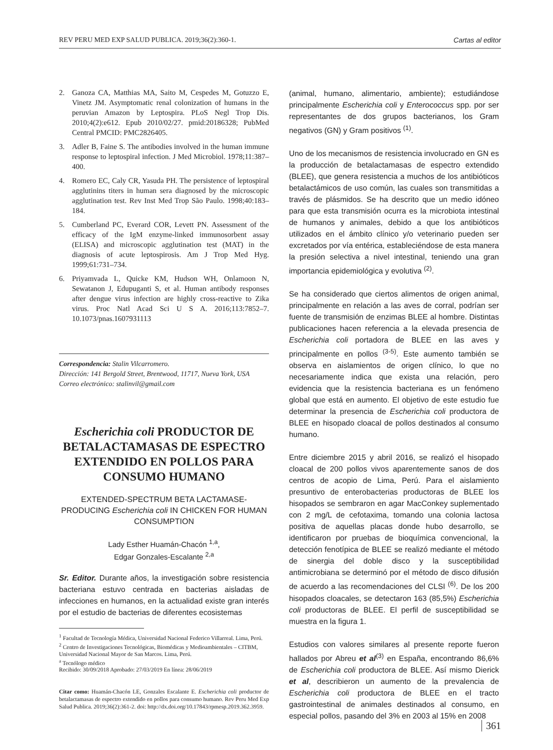REV PERU MED EXP SALUD PUBLICA. 2019;36(2):360-1. Cartas al editor
2. Ganoza CA, Matthias MA, Saito M, Cespedes M, Gotuzzo E, Vinetz JM. Asymptomatic renal colonization of humans in the peruvian Amazon by Leptospira. PLoS Negl Trop Dis. 2010;4(2):e612. Epub 2010/02/27. pmid:20186328; PubMed Central PMCID: PMC2826405.
3. Adler B, Faine S. The antibodies involved in the human immune response to leptospiral infection. J Med Microbiol. 1978;11:387–400.
4. Romero EC, Caly CR, Yasuda PH. The persistence of leptospiral agglutinins titers in human sera diagnosed by the microscopic agglutination test. Rev Inst Med Trop São Paulo. 1998;40:183–184.
5. Cumberland PC, Everard COR, Levett PN. Assessment of the efficacy of the IgM enzyme-linked immunosorbent assay (ELISA) and microscopic agglutination test (MAT) in the diagnosis of acute leptospirosis. Am J Trop Med Hyg. 1999;61:731–734.
6. Priyamvada L, Quicke KM, Hudson WH, Onlamoon N, Sewatanon J, Edupuganti S, et al. Human antibody responses after dengue virus infection are highly cross-reactive to Zika virus. Proc Natl Acad Sci U S A. 2016;113:7852–7. 10.1073/pnas.1607931113
Correspondencia: Stalin Vilcarromero.
Dirección: 141 Bergold Street, Brentwood, 11717, Nueva York, USA
Correo electrónico: stalinvil@gmail.com
Escherichia coli PRODUCTOR DE BETALACTAMASAS DE ESPECTRO EXTENDIDO EN POLLOS PARA CONSUMO HUMANO
EXTENDED-SPECTRUM BETA LACTAMASE-PRODUCING Escherichia coli IN CHICKEN FOR HUMAN CONSUMPTION
Lady Esther Huamán-Chacón <sup>1,a</sup>,
Edgar Gonzales-Escalante <sup>2,a</sup>
Sr. Editor. Durante años, la investigación sobre resistencia bacteriana estuvo centrada en bacterias aisladas de infecciones en humanos, en la actualidad existe gran interés por el estudio de bacterias de diferentes ecosistemas
<sup>1</sup> Facultad de Tecnología Médica, Universidad Nacional Federico Villarreal. Lima, Perú.
<sup>2</sup> Centro de Investigaciones Tecnológicas, Biomédicas y Medioambientales – CITBM, Universidad Nacional Mayor de San Marcos. Lima, Perú.
<sup>a</sup> Tecnólogo médico
Recibido: 30/09/2018 Aprobado: 27/03/2019 En línea: 28/06/2019
Citar como: Huamán-Chacón LE, Gonzales Escalante E. Escherichia coli productor de betalactamasas de espectro extendido en pollos para consumo humano. Rev Peru Med Exp Salud Publica. 2019;36(2):361-2. doi: http://dx.doi.org/10.17843/rpmesp.2019.362.3959.
(animal, humano, alimentario, ambiente); estudiándose principalmente Escherichia coli y Enterococcus spp. por ser representantes de dos grupos bacterianos, los Gram negativos (GN) y Gram positivos <sup>(1)</sup>.
Uno de los mecanismos de resistencia involucrado en GN es la producción de betalactamasas de espectro extendido (BLEE), que genera resistencia a muchos de los antibióticos betalactámicos de uso común, las cuales son transmitidas a través de plásmidos. Se ha descrito que un medio idóneo para que esta transmisión ocurra es la microbiota intestinal de humanos y animales, debido a que los antibióticos utilizados en el ámbito clínico y/o veterinario pueden ser excretados por vía entérica, estableciéndose de esta manera la presión selectiva a nivel intestinal, teniendo una gran importancia epidemiológica y evolutiva <sup>(2)</sup>.
Se ha considerado que ciertos alimentos de origen animal, principalmente en relación a las aves de corral, podrían ser fuente de transmisión de enzimas BLEE al hombre. Distintas publicaciones hacen referencia a la elevada presencia de Escherichia coli portadora de BLEE en las aves y principalmente en pollos <sup>(3-5)</sup>. Este aumento también se observa en aislamientos de origen clínico, lo que no necesariamente indica que exista una relación, pero evidencia que la resistencia bacteriana es un fenómeno global que está en aumento. El objetivo de este estudio fue determinar la presencia de Escherichia coli productora de BLEE en hisopado cloacal de pollos destinados al consumo humano.
Entre diciembre 2015 y abril 2016, se realizó el hisopado cloacal de 200 pollos vivos aparentemente sanos de dos centros de acopio de Lima, Perú. Para el aislamiento presuntivo de enterobacterias productoras de BLEE los hisopados se sembraron en agar MacConkey suplementado con 2 mg/L de cefotaxima, tomando una colonia lactosa positiva de aquellas placas donde hubo desarrollo, se identificaron por pruebas de bioquímica convencional, la detección fenotípica de BLEE se realizó mediante el método de sinergia del doble disco y la susceptibilidad antimicrobiana se determinó por el método de disco difusión de acuerdo a las recomendaciones del CLSI <sup>(6)</sup>. De los 200 hisopados cloacales, se detectaron 163 (85,5%) Escherichia coli productoras de BLEE. El perfil de susceptibilidad se muestra en la figura 1.
Estudios con valores similares al presente reporte fueron hallados por Abreu et al<sup>(3)</sup> en España, encontrando 86,6% de Escherichia coli productora de BLEE. Así mismo Dierick et al, describieron un aumento de la prevalencia de Escherichia coli productora de BLEE en el tracto gastrointestinal de animales destinados al consumo, en especial pollos, pasando del 3% en 2003 al 15% en 2008
361